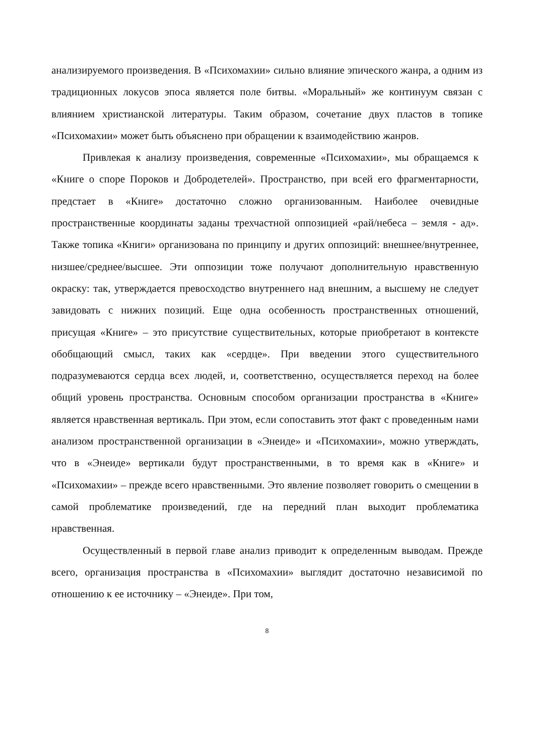анализируемого произведения. В «Психомахии» сильно влияние эпического жанра, а одним из традиционных локусов эпоса является поле битвы. «Моральный» же континуум связан с влиянием христианской литературы. Таким образом, сочетание двух пластов в топике «Психомахии» может быть объяснено при обращении к взаимодействию жанров.
Привлекая к анализу произведения, современные «Психомахии», мы обращаемся к «Книге о споре Пороков и Добродетелей». Пространство, при всей его фрагментарности, предстает в «Книге» достаточно сложно организованным. Наиболее очевидные пространственные координаты заданы трехчастной оппозицией «рай/небеса – земля - ад». Также топика «Книги» организована по принципу и других оппозиций: внешнее/внутреннее, низшее/среднее/высшее. Эти оппозиции тоже получают дополнительную нравственную окраску: так, утверждается превосходство внутреннего над внешним, а высшему не следует завидовать с нижних позиций. Еще одна особенность пространственных отношений, присущая «Книге» – это присутствие существительных, которые приобретают в контексте обобщающий смысл, таких как «сердце». При введении этого существительного подразумеваются сердца всех людей, и, соответственно, осуществляется переход на более общий уровень пространства. Основным способом организации пространства в «Книге» является нравственная вертикаль. При этом, если сопоставить этот факт с проведенным нами анализом пространственной организации в «Энеиде» и «Психомахии», можно утверждать, что в «Энеиде» вертикали будут пространственными, в то время как в «Книге» и «Психомахии» – прежде всего нравственными. Это явление позволяет говорить о смещении в самой проблематике произведений, где на передний план выходит проблематика нравственная.
Осуществленный в первой главе анализ приводит к определенным выводам. Прежде всего, организация пространства в «Психомахии» выглядит достаточно независимой по отношению к ее источнику – «Энеиде». При том,
8